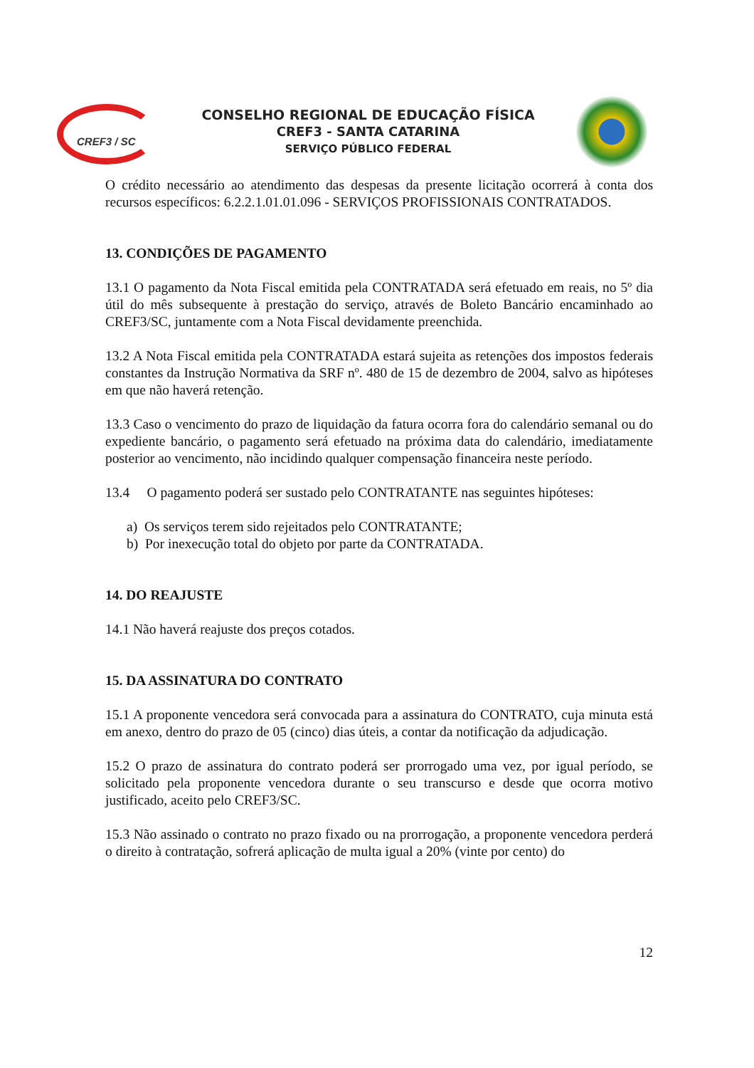CREF3 / SC
CONSELHO REGIONAL DE EDUCAÇÃO FÍSICA
CREF3 - SANTA CATARINA
SERVIÇO PÚBLICO FEDERAL
O crédito necessário ao atendimento das despesas da presente licitação ocorrerá à conta dos recursos específicos: 6.2.2.1.01.01.096 - SERVIÇOS PROFISSIONAIS CONTRATADOS.
13. CONDIÇÕES DE PAGAMENTO
13.1 O pagamento da Nota Fiscal emitida pela CONTRATADA será efetuado em reais, no 5º dia útil do mês subsequente à prestação do serviço, através de Boleto Bancário encaminhado ao CREF3/SC, juntamente com a Nota Fiscal devidamente preenchida.
13.2 A Nota Fiscal emitida pela CONTRATADA estará sujeita as retenções dos impostos federais constantes da Instrução Normativa da SRF nº. 480 de 15 de dezembro de 2004, salvo as hipóteses em que não haverá retenção.
13.3 Caso o vencimento do prazo de liquidação da fatura ocorra fora do calendário semanal ou do expediente bancário, o pagamento será efetuado na próxima data do calendário, imediatamente posterior ao vencimento, não incidindo qualquer compensação financeira neste período.
13.4 O pagamento poderá ser sustado pelo CONTRATANTE nas seguintes hipóteses:
a) Os serviços terem sido rejeitados pelo CONTRATANTE;
b) Por inexecução total do objeto por parte da CONTRATADA.
14. DO REAJUSTE
14.1 Não haverá reajuste dos preços cotados.
15. DA ASSINATURA DO CONTRATO
15.1 A proponente vencedora será convocada para a assinatura do CONTRATO, cuja minuta está em anexo, dentro do prazo de 05 (cinco) dias úteis, a contar da notificação da adjudicação.
15.2 O prazo de assinatura do contrato poderá ser prorrogado uma vez, por igual período, se solicitado pela proponente vencedora durante o seu transcurso e desde que ocorra motivo justificado, aceito pelo CREF3/SC.
15.3 Não assinado o contrato no prazo fixado ou na prorrogação, a proponente vencedora perderá o direito à contratação, sofrerá aplicação de multa igual a 20% (vinte por cento) do
12